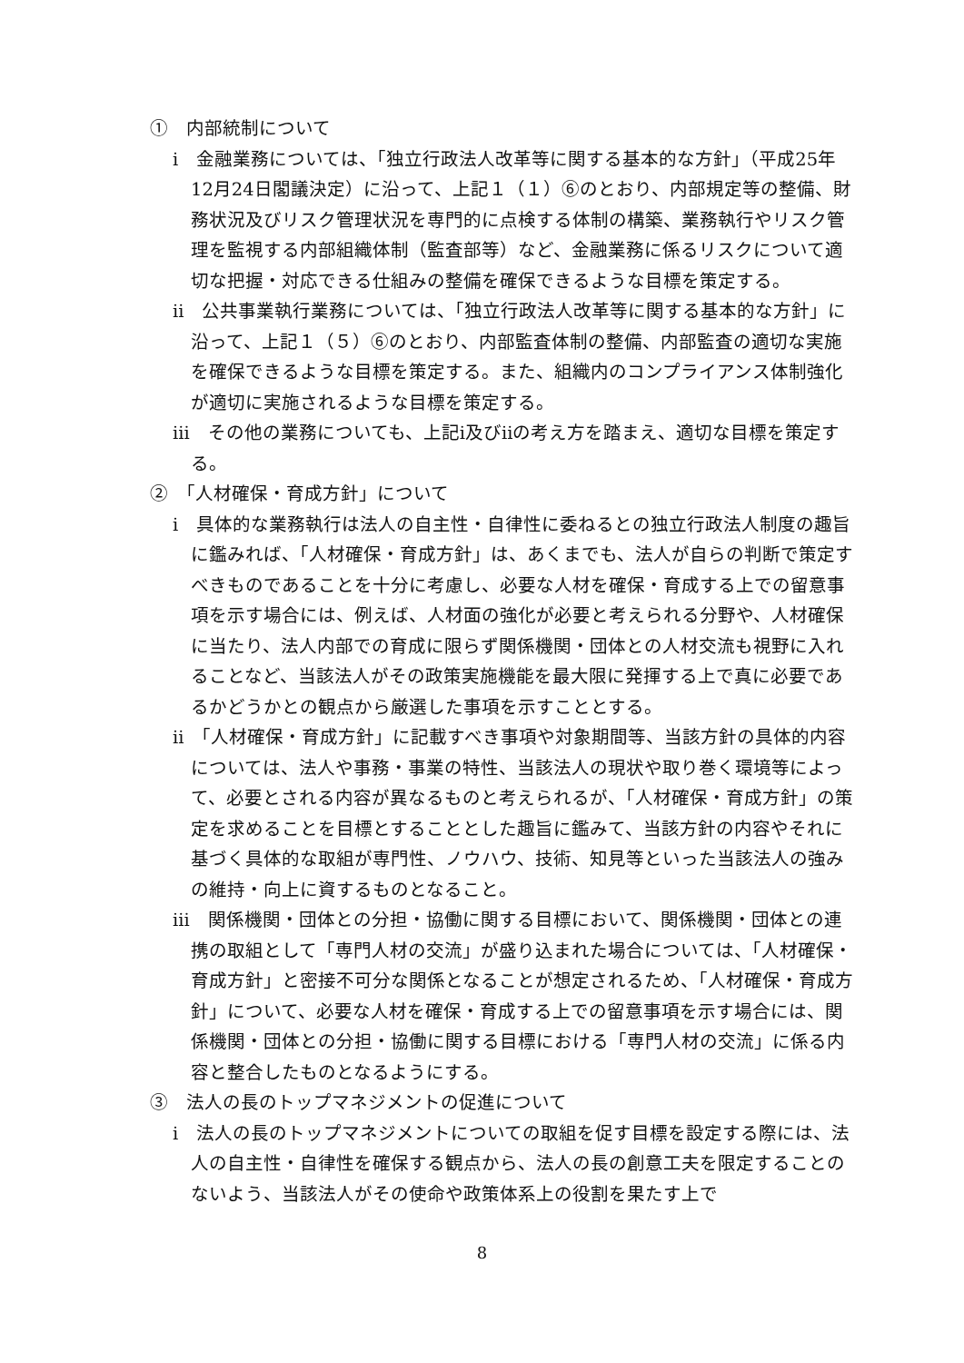①　内部統制について
ⅰ　金融業務については、「独立行政法人改革等に関する基本的な方針」（平成25年12月24日閣議決定）に沿って、上記１（１）⑥のとおり、内部規定等の整備、財務状況及びリスク管理状況を専門的に点検する体制の構築、業務執行やリスク管理を監視する内部組織体制（監査部等）など、金融業務に係るリスクについて適切な把握・対応できる仕組みの整備を確保できるような目標を策定する。
ⅱ　公共事業執行業務については、「独立行政法人改革等に関する基本的な方針」に沿って、上記１（５）⑥のとおり、内部監査体制の整備、内部監査の適切な実施を確保できるような目標を策定する。また、組織内のコンプライアンス体制強化が適切に実施されるような目標を策定する。
ⅲ　その他の業務についても、上記ⅰ及びⅱの考え方を踏まえ、適切な目標を策定する。
②　「人材確保・育成方針」について
ⅰ　具体的な業務執行は法人の自主性・自律性に委ねるとの独立行政法人制度の趣旨に鑑みれば、「人材確保・育成方針」は、あくまでも、法人が自らの判断で策定すべきものであることを十分に考慮し、必要な人材を確保・育成する上での留意事項を示す場合には、例えば、人材面の強化が必要と考えられる分野や、人材確保に当たり、法人内部での育成に限らず関係機関・団体との人材交流も視野に入れることなど、当該法人がその政策実施機能を最大限に発揮する上で真に必要であるかどうかとの観点から厳選した事項を示すこととする。
ⅱ　「人材確保・育成方針」に記載すべき事項や対象期間等、当該方針の具体的内容については、法人や事務・事業の特性、当該法人の現状や取り巻く環境等によって、必要とされる内容が異なるものと考えられるが、「人材確保・育成方針」の策定を求めることを目標とすることとした趣旨に鑑みて、当該方針の内容やそれに基づく具体的な取組が専門性、ノウハウ、技術、知見等といった当該法人の強みの維持・向上に資するものとなること。
ⅲ　関係機関・団体との分担・協働に関する目標において、関係機関・団体との連携の取組として「専門人材の交流」が盛り込まれた場合については、「人材確保・育成方針」と密接不可分な関係となることが想定されるため、「人材確保・育成方針」について、必要な人材を確保・育成する上での留意事項を示す場合には、関係機関・団体との分担・協働に関する目標における「専門人材の交流」に係る内容と整合したものとなるようにする。
③　法人の長のトップマネジメントの促進について
ⅰ　法人の長のトップマネジメントについての取組を促す目標を設定する際には、法人の自主性・自律性を確保する観点から、法人の長の創意工夫を限定することのないよう、当該法人がその使命や政策体系上の役割を果たす上で
8